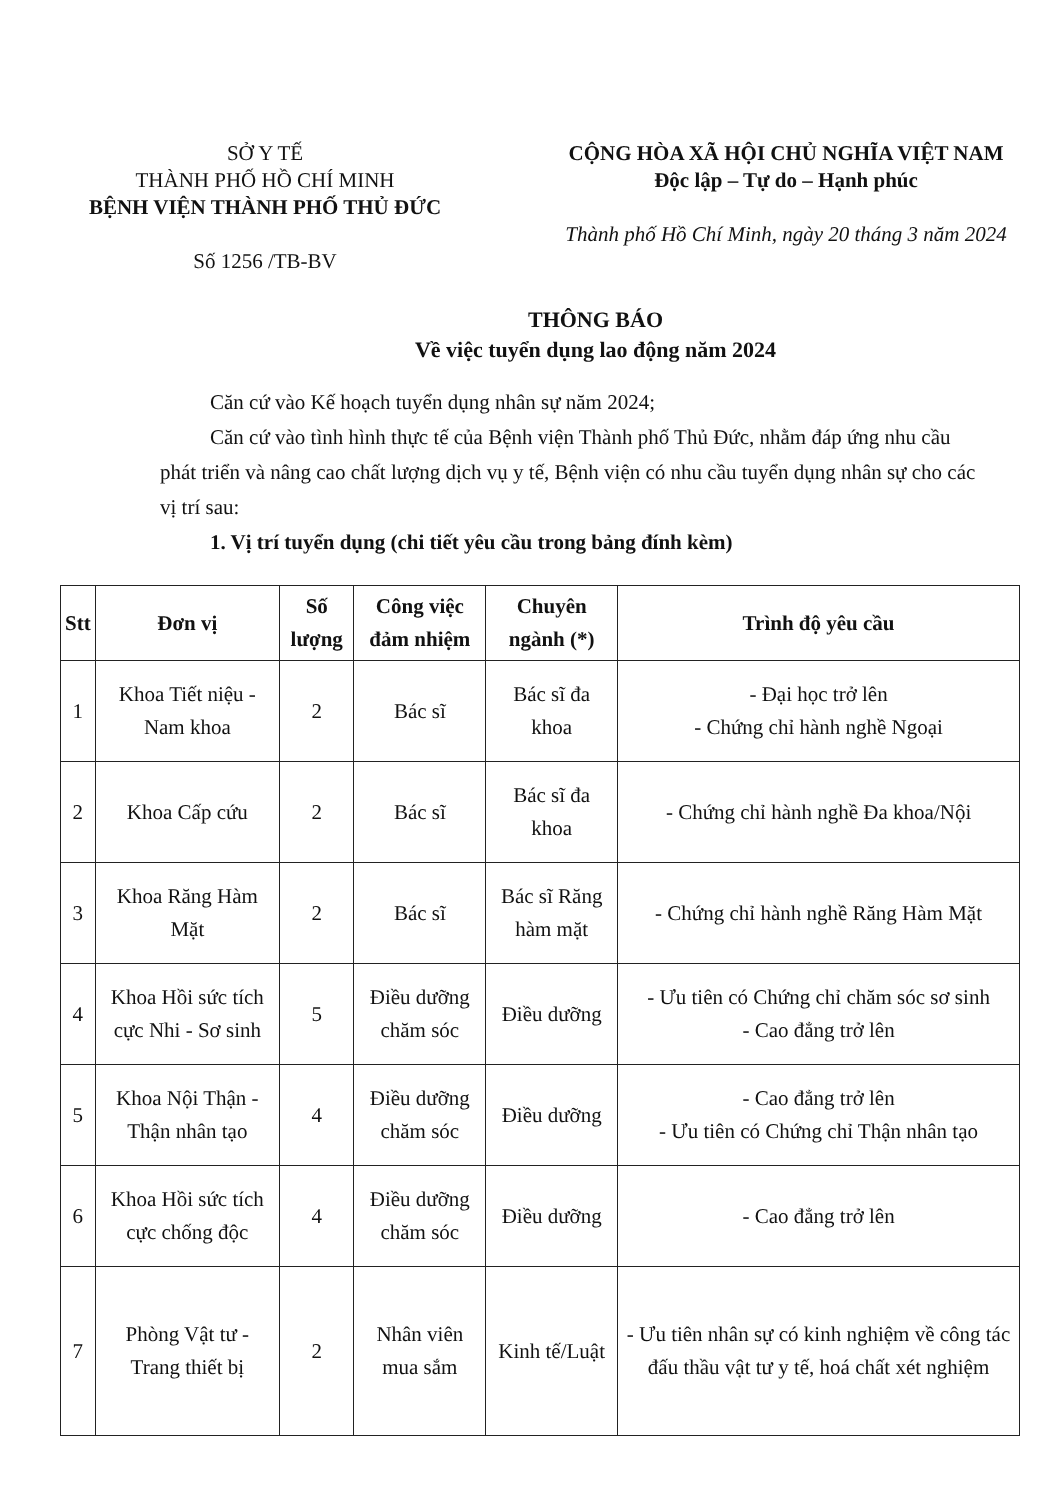SỞ Y TẾ
THÀNH PHỐ HỒ CHÍ MINH
BỆNH VIỆN THÀNH PHỐ THỦ ĐỨC
Số 1256 /TB-BV
CỘNG HÒA XÃ HỘI CHỦ NGHĨA VIỆT NAM
Độc lập – Tự do – Hạnh phúc
Thành phố Hồ Chí Minh, ngày 20 tháng 3 năm 2024
THÔNG BÁO
Về việc tuyển dụng lao động năm 2024
Căn cứ vào Kế hoạch tuyển dụng nhân sự năm 2024;
Căn cứ vào tình hình thực tế của Bệnh viện Thành phố Thủ Đức, nhằm đáp ứng nhu cầu phát triển và nâng cao chất lượng dịch vụ y tế, Bệnh viện có nhu cầu tuyển dụng nhân sự cho các vị trí sau:
1. Vị trí tuyển dụng (chi tiết yêu cầu trong bảng đính kèm)
| Stt | Đơn vị | Số lượng | Công việc đảm nhiệm | Chuyên ngành (*) | Trình độ yêu cầu |
| --- | --- | --- | --- | --- | --- |
| 1 | Khoa Tiết niệu - Nam khoa | 2 | Bác sĩ | Bác sĩ đa khoa | - Đại học trở lên - Chứng chỉ hành nghề Ngoại |
| 2 | Khoa Cấp cứu | 2 | Bác sĩ | Bác sĩ đa khoa | - Chứng chỉ hành nghề Đa khoa/Nội |
| 3 | Khoa Răng Hàm Mặt | 2 | Bác sĩ | Bác sĩ Răng hàm mặt | - Chứng chỉ hành nghề Răng Hàm Mặt |
| 4 | Khoa Hồi sức tích cực Nhi - Sơ sinh | 5 | Điều dưỡng chăm sóc | Điều dưỡng | - Ưu tiên có Chứng chỉ chăm sóc sơ sinh - Cao đẳng trở lên |
| 5 | Khoa Nội Thận - Thận nhân tạo | 4 | Điều dưỡng chăm sóc | Điều dưỡng | - Cao đẳng trở lên - Ưu tiên có Chứng chỉ Thận nhân tạo |
| 6 | Khoa Hồi sức tích cực chống độc | 4 | Điều dưỡng chăm sóc | Điều dưỡng | - Cao đẳng trở lên |
| 7 | Phòng Vật tư - Trang thiết bị | 2 | Nhân viên mua sắm | Kinh tế/Luật | - Ưu tiên nhân sự có kinh nghiệm về công tác đấu thầu vật tư y tế, hoá chất xét nghiệm |